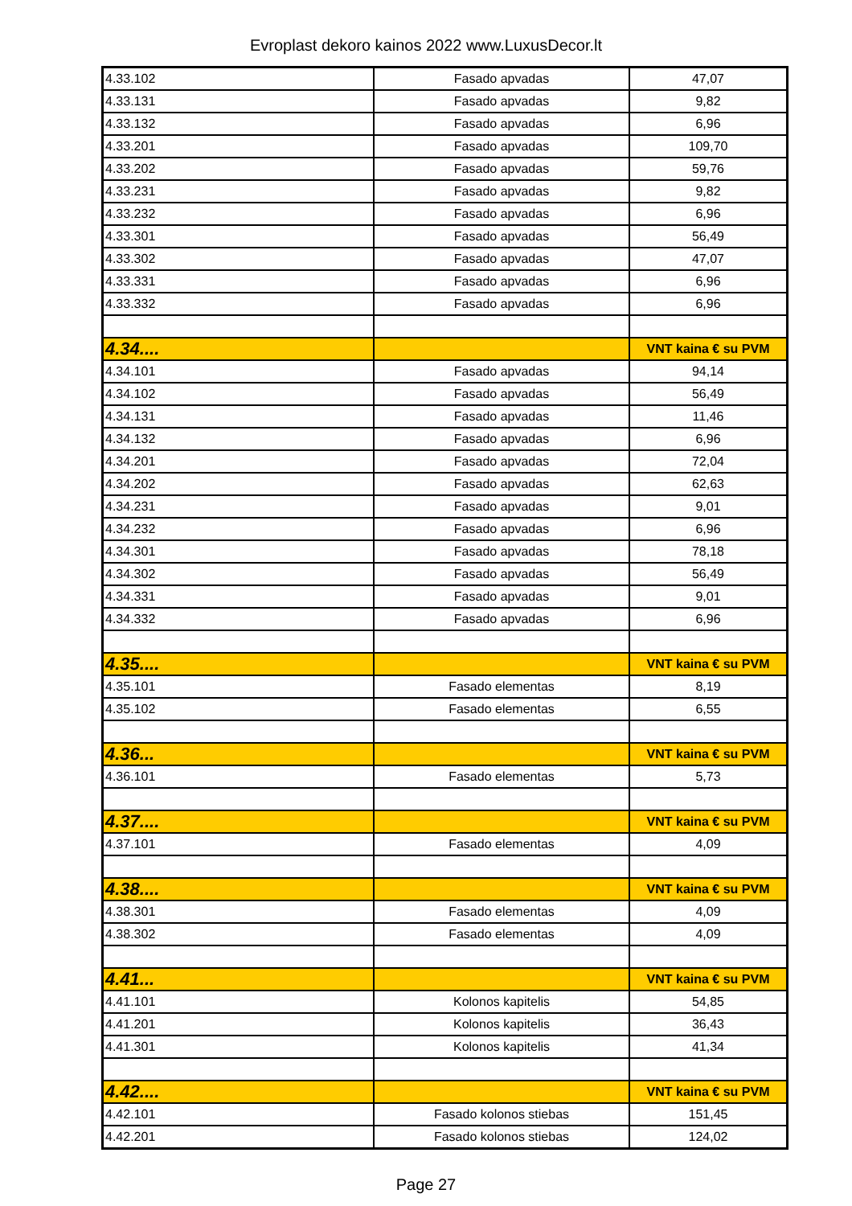Evroplast dekoro kainos 2022 www.LuxusDecor.lt
| 4.33.102 | Fasado apvadas | 47,07 |
| 4.33.131 | Fasado apvadas | 9,82 |
| 4.33.132 | Fasado apvadas | 6,96 |
| 4.33.201 | Fasado apvadas | 109,70 |
| 4.33.202 | Fasado apvadas | 59,76 |
| 4.33.231 | Fasado apvadas | 9,82 |
| 4.33.232 | Fasado apvadas | 6,96 |
| 4.33.301 | Fasado apvadas | 56,49 |
| 4.33.302 | Fasado apvadas | 47,07 |
| 4.33.331 | Fasado apvadas | 6,96 |
| 4.33.332 | Fasado apvadas | 6,96 |
| 4.34.... | | VNT kaina € su PVM |
| 4.34.101 | Fasado apvadas | 94,14 |
| 4.34.102 | Fasado apvadas | 56,49 |
| 4.34.131 | Fasado apvadas | 11,46 |
| 4.34.132 | Fasado apvadas | 6,96 |
| 4.34.201 | Fasado apvadas | 72,04 |
| 4.34.202 | Fasado apvadas | 62,63 |
| 4.34.231 | Fasado apvadas | 9,01 |
| 4.34.232 | Fasado apvadas | 6,96 |
| 4.34.301 | Fasado apvadas | 78,18 |
| 4.34.302 | Fasado apvadas | 56,49 |
| 4.34.331 | Fasado apvadas | 9,01 |
| 4.34.332 | Fasado apvadas | 6,96 |
| 4.35.... | | VNT kaina € su PVM |
| 4.35.101 | Fasado elementas | 8,19 |
| 4.35.102 | Fasado elementas | 6,55 |
| 4.36... | | VNT kaina € su PVM |
| 4.36.101 | Fasado elementas | 5,73 |
| 4.37.... | | VNT kaina € su PVM |
| 4.37.101 | Fasado elementas | 4,09 |
| 4.38.... | | VNT kaina € su PVM |
| 4.38.301 | Fasado elementas | 4,09 |
| 4.38.302 | Fasado elementas | 4,09 |
| 4.41... | | VNT kaina € su PVM |
| 4.41.101 | Kolonos kapitelis | 54,85 |
| 4.41.201 | Kolonos kapitelis | 36,43 |
| 4.41.301 | Kolonos kapitelis | 41,34 |
| 4.42.... | | VNT kaina € su PVM |
| 4.42.101 | Fasado kolonos stiebas | 151,45 |
| 4.42.201 | Fasado kolonos stiebas | 124,02 |
Page 27